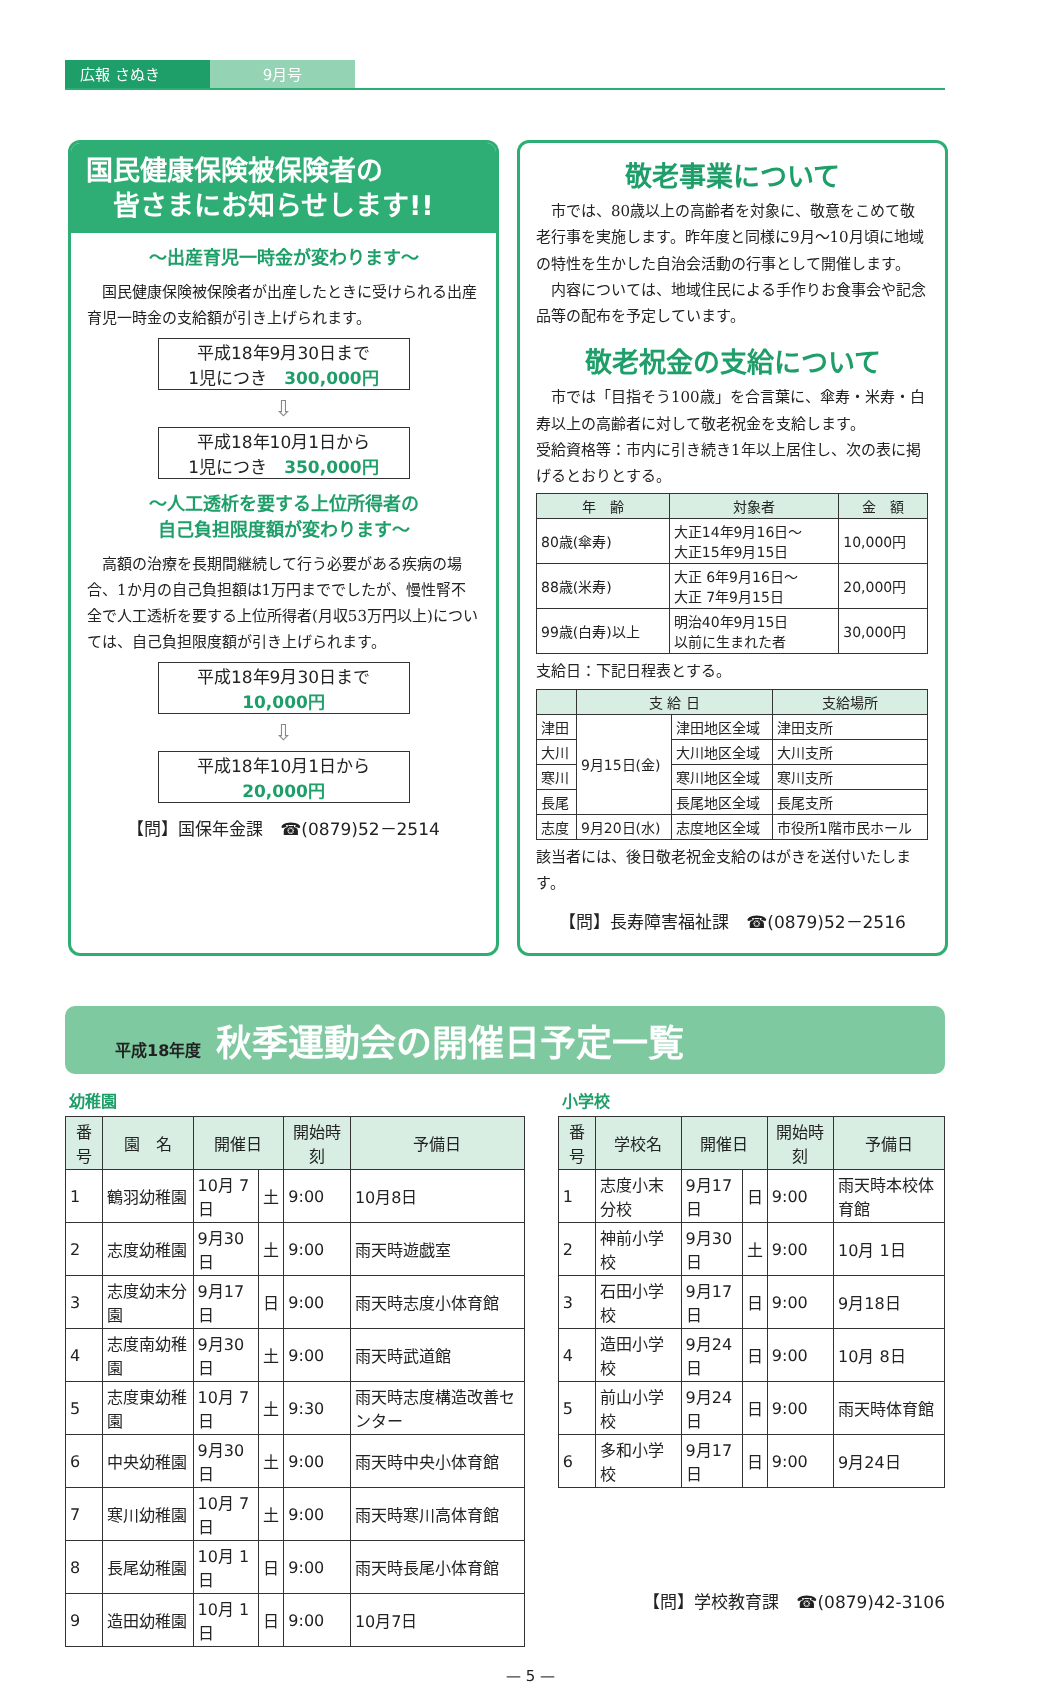広報 さぬき 9月号
国民健康保険被保険者の
　皆さまにお知らせします!!
～出産育児一時金が変わります～
　国民健康保険被保険者が出産したときに受けられる出産育児一時金の支給額が引き上げられます。
平成18年9月30日まで
1児につき　300,000円
⇩
平成18年10月1日から
1児につき　350,000円
～人工透析を要する上位所得者の
自己負担限度額が変わります～
　高額の治療を長期間継続して行う必要がある疾病の場合、1か月の自己負担額は1万円まででしたが、慢性腎不全で人工透析を要する上位所得者(月収53万円以上)については、自己負担限度額が引き上げられます。
平成18年9月30日まで
10,000円
⇩
平成18年10月1日から
20,000円
【問】国保年金課　☎(0879)52－2514
敬老事業について
　市では、80歳以上の高齢者を対象に、敬意をこめて敬老行事を実施します。昨年度と同様に9月～10月頃に地域の特性を生かした自治会活動の行事として開催します。
　内容については、地域住民による手作りお食事会や記念品等の配布を予定しています。
敬老祝金の支給について
　市では「目指そう100歳」を合言葉に、傘寿・米寿・白寿以上の高齢者に対して敬老祝金を支給します。
受給資格等：市内に引き続き1年以上居住し、次の表に掲げるとおりとする。
| 年 齢 | 対象者 | 金 額 |
| --- | --- | --- |
| 80歳(傘寿) | 大正14年9月16日～ 大正15年9月15日 | 10,000円 |
| 88歳(米寿) | 大正 6年9月16日～ 大正 7年9月15日 | 20,000円 |
| 99歳(白寿)以上 | 明治40年9月15日 以前に生まれた者 | 30,000円 |
支給日：下記日程表とする。
| | 支 給 日 | | 支給場所 |
| --- | --- | --- | --- |
| 津田 | 9月15日(金) | 津田地区全域 | 津田支所 |
| 大川 | | 大川地区全域 | 大川支所 |
| 寒川 | | 寒川地区全域 | 寒川支所 |
| 長尾 | | 長尾地区全域 | 長尾支所 |
| 志度 | 9月20日(水) | 志度地区全域 | 市役所1階市民ホール |
該当者には、後日敬老祝金支給のはがきを送付いたします。
【問】長寿障害福祉課　☎(0879)52－2516
平成18年度 秋季運動会の開催日予定一覧
幼稚園
| 番号 | 園 名 | 開催日 | | 開始時刻 | 予備日 |
| --- | --- | --- | --- | --- | --- |
| 1 | 鶴羽幼稚園 | 10月 7日 | 土 | 9:00 | 10月8日 |
| 2 | 志度幼稚園 | 9月30日 | 土 | 9:00 | 雨天時遊戯室 |
| 3 | 志度幼末分園 | 9月17日 | 日 | 9:00 | 雨天時志度小体育館 |
| 4 | 志度南幼稚園 | 9月30日 | 土 | 9:00 | 雨天時武道館 |
| 5 | 志度東幼稚園 | 10月 7日 | 土 | 9:30 | 雨天時志度構造改善センター |
| 6 | 中央幼稚園 | 9月30日 | 土 | 9:00 | 雨天時中央小体育館 |
| 7 | 寒川幼稚園 | 10月 7日 | 土 | 9:00 | 雨天時寒川高体育館 |
| 8 | 長尾幼稚園 | 10月 1日 | 日 | 9:00 | 雨天時長尾小体育館 |
| 9 | 造田幼稚園 | 10月 1日 | 日 | 9:00 | 10月7日 |
小学校
| 番号 | 学校名 | 開催日 | | 開始時刻 | 予備日 |
| --- | --- | --- | --- | --- | --- |
| 1 | 志度小末分校 | 9月17日 | 日 | 9:00 | 雨天時本校体育館 |
| 2 | 神前小学校 | 9月30日 | 土 | 9:00 | 10月 1日 |
| 3 | 石田小学校 | 9月17日 | 日 | 9:00 | 9月18日 |
| 4 | 造田小学校 | 9月24日 | 日 | 9:00 | 10月 8日 |
| 5 | 前山小学校 | 9月24日 | 日 | 9:00 | 雨天時体育館 |
| 6 | 多和小学校 | 9月17日 | 日 | 9:00 | 9月24日 |
【問】学校教育課　☎(0879)42-3106
— 5 —